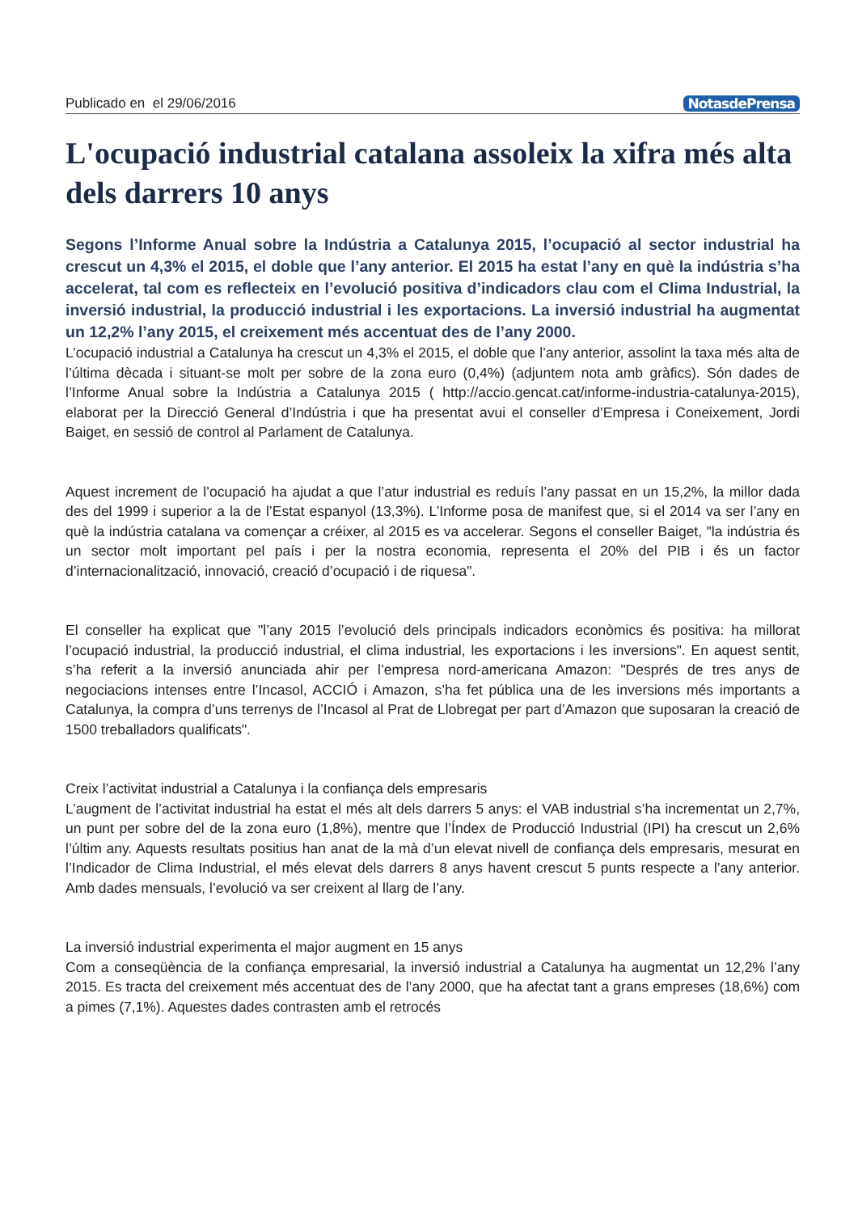Publicado en el 29/06/2016 NotasdePrensa
L'ocupació industrial catalana assoleix la xifra més alta dels darrers 10 anys
Segons l’Informe Anual sobre la Indústria a Catalunya 2015, l’ocupació al sector industrial ha crescut un 4,3% el 2015, el doble que l’any anterior. El 2015 ha estat l’any en què la indústria s’ha accelerat, tal com es reflecteix en l’evolució positiva d’indicadors clau com el Clima Industrial, la inversió industrial, la producció industrial i les exportacions. La inversió industrial ha augmentat un 12,2% l’any 2015, el creixement més accentuat des de l’any 2000.
L’ocupació industrial a Catalunya ha crescut un 4,3% el 2015, el doble que l’any anterior, assolint la taxa més alta de l’última dècada i situant-se molt per sobre de la zona euro (0,4%) (adjuntem nota amb gràfics). Són dades de l’Informe Anual sobre la Indústria a Catalunya 2015 ( http://accio.gencat.cat/informe-industria-catalunya-2015), elaborat per la Direcció General d’Indústria i que ha presentat avui el conseller d’Empresa i Coneixement, Jordi Baiget, en sessió de control al Parlament de Catalunya.
Aquest increment de l’ocupació ha ajudat a que l’atur industrial es reduís l’any passat en un 15,2%, la millor dada des del 1999 i superior a la de l’Estat espanyol (13,3%). L’Informe posa de manifest que, si el 2014 va ser l’any en què la indústria catalana va començar a créixer, al 2015 es va accelerar. Segons el conseller Baiget, "la indústria és un sector molt important pel país i per la nostra economia, representa el 20% del PIB i és un factor d’internacionalització, innovació, creació d’ocupació i de riquesa".
El conseller ha explicat que "l’any 2015 l’evolució dels principals indicadors econòmics és positiva: ha millorat l’ocupació industrial, la producció industrial, el clima industrial, les exportacions i les inversions". En aquest sentit, s’ha referit a la inversió anunciada ahir per l’empresa nord-americana Amazon: "Després de tres anys de negociacions intenses entre l’Incasol, ACCIÓ i Amazon, s’ha fet pública una de les inversions més importants a Catalunya, la compra d’uns terrenys de l’Incasol al Prat de Llobregat per part d’Amazon que suposaran la creació de 1500 treballadors qualificats".
Creix l’activitat industrial a Catalunya i la confiança dels empresaris
L’augment de l’activitat industrial ha estat el més alt dels darrers 5 anys: el VAB industrial s’ha incrementat un 2,7%, un punt per sobre del de la zona euro (1,8%), mentre que l’Índex de Producció Industrial (IPI) ha crescut un 2,6% l’últim any. Aquests resultats positius han anat de la mà d’un elevat nivell de confiança dels empresaris, mesurat en l’Indicador de Clima Industrial, el més elevat dels darrers 8 anys havent crescut 5 punts respecte a l’any anterior. Amb dades mensuals, l’evolució va ser creixent al llarg de l’any.
La inversió industrial experimenta el major augment en 15 anys
Com a conseqüència de la confiança empresarial, la inversió industrial a Catalunya ha augmentat un 12,2% l’any 2015. Es tracta del creixement més accentuat des de l’any 2000, que ha afectat tant a grans empreses (18,6%) com a pimes (7,1%). Aquestes dades contrasten amb el retrocés